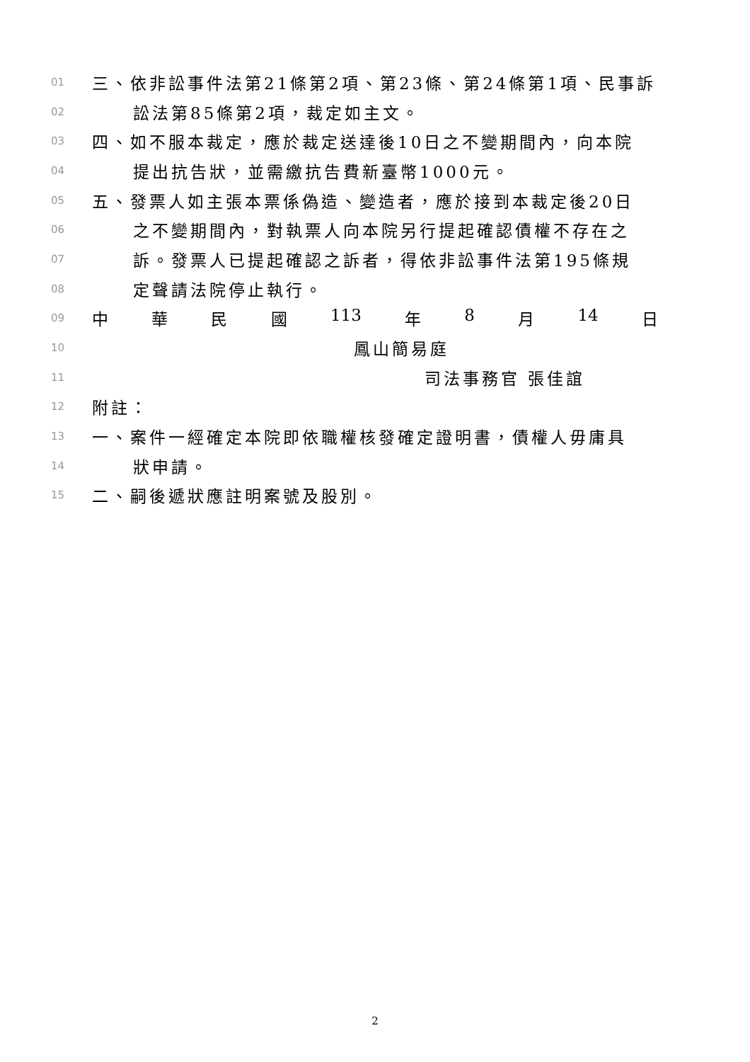01 三、依非訟事件法第21條第2項、第23條、第24條第1項、民事訴
02 訟法第85條第2項，裁定如主文。
03 四、如不服本裁定，應於裁定送達後10日之不變期間內，向本院
04 提出抗告狀，並需繳抗告費新臺幣1000元。
05 五、發票人如主張本票係偽造、變造者，應於接到本裁定後20日
06 之不變期間內，對執票人向本院另行提起確認債權不存在之
07 訴。發票人已提起確認之訴者，得依非訟事件法第195條規
08 定聲請法院停止執行。
09 中 華 民 國 113 年 8 月 14 日
10 鳳山簡易庭
11 司法事務官 張佳誼
12 附註：
13 一、案件一經確定本院即依職權核發確定證明書，債權人毋庸具
14 狀申請。
15 二、嗣後遞狀應註明案號及股別。
2